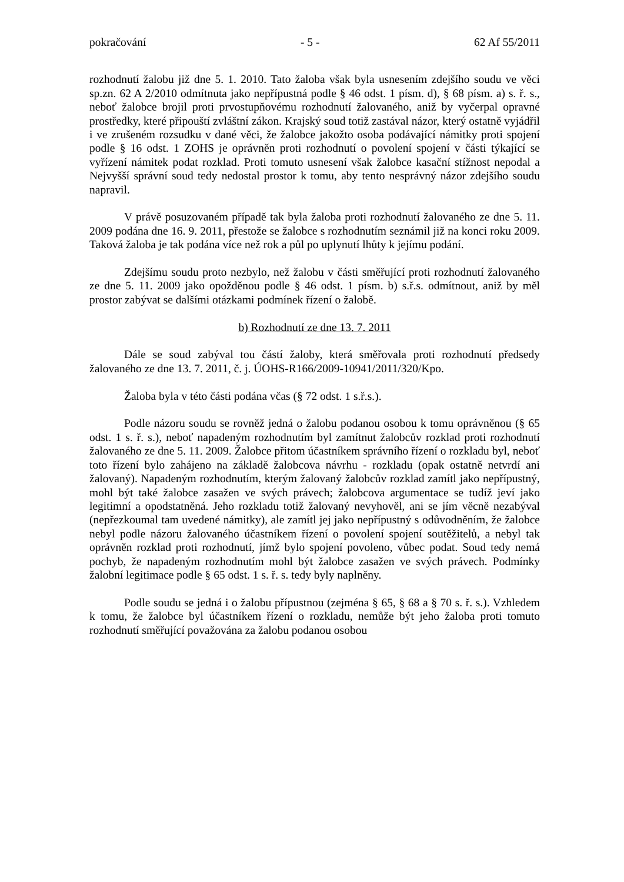pokračování - 5 - 62 Af 55/2011
rozhodnutí žalobu již dne 5. 1. 2010. Tato žaloba však byla usnesením zdejšího soudu ve věci sp.zn. 62 A 2/2010 odmítnuta jako nepřípustná podle § 46 odst. 1 písm. d), § 68 písm. a) s. ř. s., neboť žalobce brojil proti prvostupňovému rozhodnutí žalovaného, aniž by vyčerpal opravné prostředky, které připouští zvláštní zákon. Krajský soud totiž zastával názor, který ostatně vyjádřil i ve zrušeném rozsudku v dané věci, že žalobce jakožto osoba podávající námitky proti spojení podle § 16 odst. 1 ZOHS je oprávněn proti rozhodnutí o povolení spojení v části týkající se vyřízení námitek podat rozklad. Proti tomuto usnesení však žalobce kasační stížnost nepodal a Nejvyšší správní soud tedy nedostal prostor k tomu, aby tento nesprávný názor zdejšího soudu napravil.
V právě posuzovaném případě tak byla žaloba proti rozhodnutí žalovaného ze dne 5. 11. 2009 podána dne 16. 9. 2011, přestože se žalobce s rozhodnutím seznámil již na konci roku 2009. Taková žaloba je tak podána více než rok a půl po uplynutí lhůty k jejímu podání.
Zdejšímu soudu proto nezbylo, než žalobu v části směřující proti rozhodnutí žalovaného ze dne 5. 11. 2009 jako opožděnou podle § 46 odst. 1 písm. b) s.ř.s. odmítnout, aniž by měl prostor zabývat se dalšími otázkami podmínek řízení o žalobě.
b) Rozhodnutí ze dne 13. 7. 2011
Dále se soud zabýval tou částí žaloby, která směřovala proti rozhodnutí předsedy žalovaného ze dne 13. 7. 2011, č. j. ÚOHS-R166/2009-10941/2011/320/Kpo.
Žaloba byla v této části podána včas (§ 72 odst. 1 s.ř.s.).
Podle názoru soudu se rovněž jedná o žalobu podanou osobou k tomu oprávněnou (§ 65 odst. 1 s. ř. s.), neboť napadeným rozhodnutím byl zamítnut žalobcův rozklad proti rozhodnutí žalovaného ze dne 5. 11. 2009. Žalobce přitom účastníkem správního řízení o rozkladu byl, neboť toto řízení bylo zahájeno na základě žalobcova návrhu - rozkladu (opak ostatně netvrdí ani žalovaný). Napadeným rozhodnutím, kterým žalovaný žalobcův rozklad zamítl jako nepřípustný, mohl být také žalobce zasažen ve svých právech; žalobcova argumentace se tudíž jeví jako legitimní a opodstatněná. Jeho rozkladu totiž žalovaný nevyhověl, ani se jím věcně nezabýval (nepřezkoumal tam uvedené námitky), ale zamítl jej jako nepřípustný s odůvodněním, že žalobce nebyl podle názoru žalovaného účastníkem řízení o povolení spojení soutěžitelů, a nebyl tak oprávněn rozklad proti rozhodnutí, jímž bylo spojení povoleno, vůbec podat. Soud tedy nemá pochyb, že napadeným rozhodnutím mohl být žalobce zasažen ve svých právech. Podmínky žalobní legitimace podle § 65 odst. 1 s. ř. s. tedy byly naplněny.
Podle soudu se jedná i o žalobu přípustnou (zejména § 65, § 68 a § 70 s. ř. s.). Vzhledem k tomu, že žalobce byl účastníkem řízení o rozkladu, nemůže být jeho žaloba proti tomuto rozhodnutí směřující považována za žalobu podanou osobou